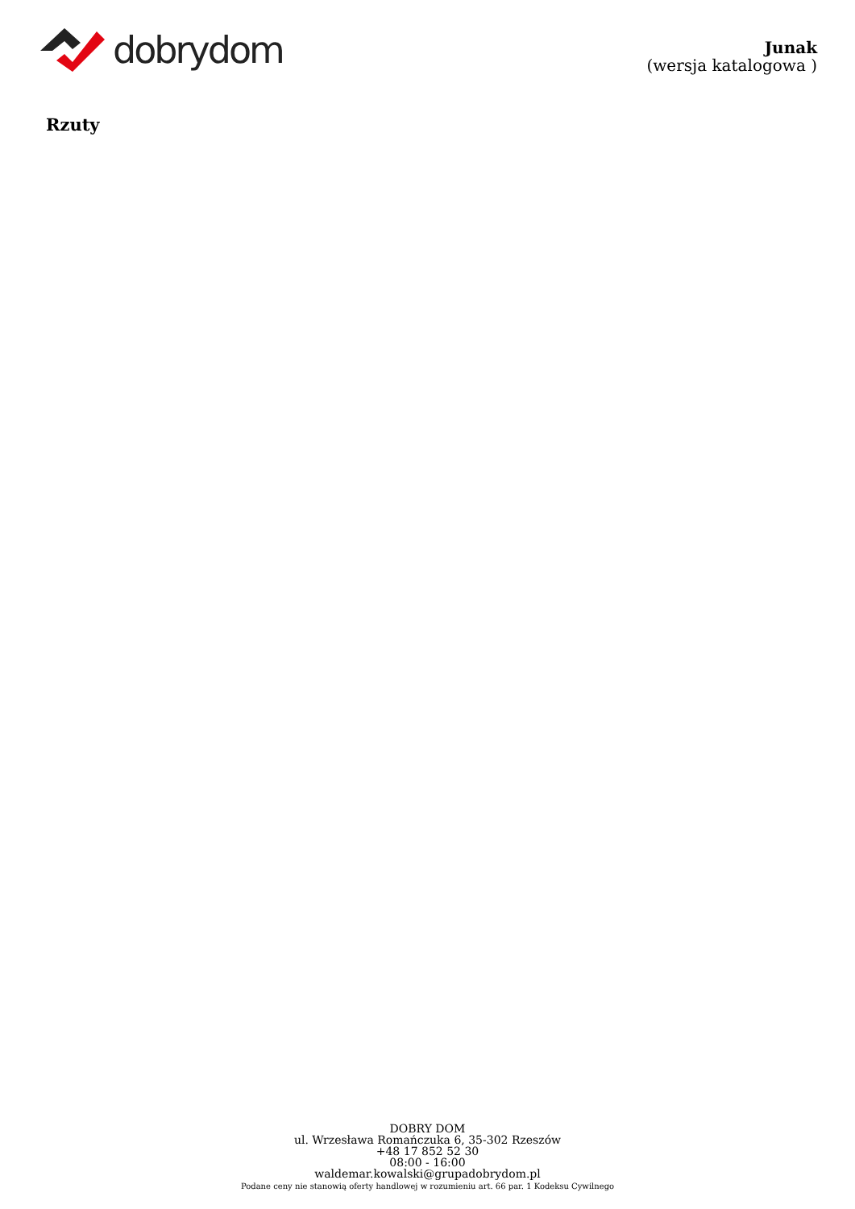dobrydom
Junak
(wersja katalogowa )
Rzuty
DOBRY DOM
ul. Wrzesława Romańczuka 6, 35-302 Rzeszów
+48 17 852 52 30
08:00 - 16:00
waldemar.kowalski@grupadobrydom.pl
Podane ceny nie stanowią oferty handlowej w rozumieniu art. 66 par. 1 Kodeksu Cywilnego